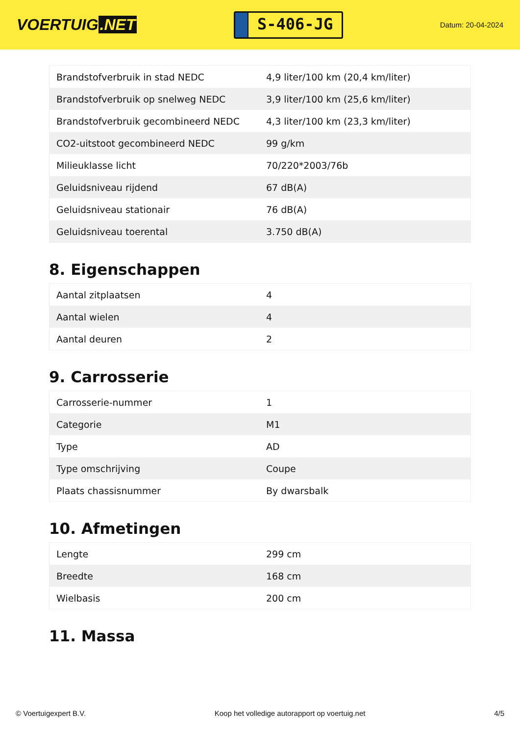VOERTUIG.NET
S-406-JG
Datum: 20-04-2024
| Brandstofverbruik in stad NEDC | 4,9 liter/100 km (20,4 km/liter) |
| Brandstofverbruik op snelweg NEDC | 3,9 liter/100 km (25,6 km/liter) |
| Brandstofverbruik gecombineerd NEDC | 4,3 liter/100 km (23,3 km/liter) |
| CO2-uitstoot gecombineerd NEDC | 99 g/km |
| Milieuklasse licht | 70/220*2003/76b |
| Geluidsniveau rijdend | 67 dB(A) |
| Geluidsniveau stationair | 76 dB(A) |
| Geluidsniveau toerental | 3.750 dB(A) |
8. Eigenschappen
| Aantal zitplaatsen | 4 |
| Aantal wielen | 4 |
| Aantal deuren | 2 |
9. Carrosserie
| Carrosserie-nummer | 1 |
| Categorie | M1 |
| Type | AD |
| Type omschrijving | Coupe |
| Plaats chassisnummer | By dwarsbalk |
10. Afmetingen
| Lengte | 299 cm |
| Breedte | 168 cm |
| Wielbasis | 200 cm |
11. Massa
© Voertuigexpert B.V. Koop het volledige autorapport op voertuig.net 4/5